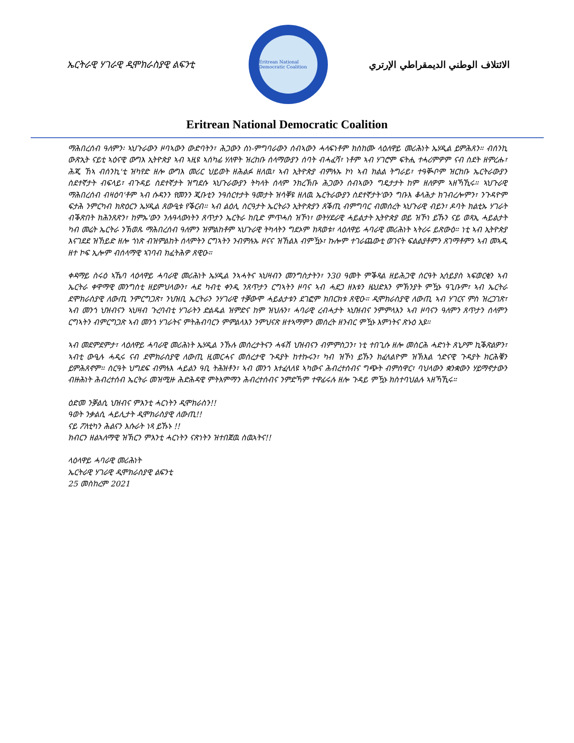ኤርትራዊ ሃገራዊ ዲሞክራስያዊ ልፍንቲ
Eritrean National Democratic Coalition
الائتلاف الوطني الديمقراطي الإرتري
Eritrean National Democratic Coalition
ማሕበረሰብ ዓለምን፡ ኣህጉራውን ዞባኣውን ውድባትን፣ ሕጋውን ስነ-ምግባራውን ሰብኣውን ሓላፍነቶም ክስከሙ ላዕለዋይ መሪሕነት ኤሃዲል ይምሕጸን። ብሰንኪ ውጽኢት ናይቲ ኣዕናዊ ውግእ ኢትዮጵያ ኣብ ኣዚዩ ኣሰካፊ ሃለዋት ዝረከቡ ሰላማውያን ሰባት ብሓፈሻ፣ ነቶም ኣብ ሃገሮም ፍትሒ ተሓሪምዎም ናብ ስደት ዘምረሑ፣ ሕጂ ኸኣ ብሰንኪ'ቲ ዝካየድ ዘሎ ውግእ መሪር ህይወት ዘሕልፉ ዘለዉ፣ ኣብ ኢትዮጵያ ብምሉኡ ኮነ ኣብ ክልል ትግራይ፣ ተዓቚቦም ዝርከቡ ኤርትራውያን ስደተኛታት ብፍላይ፣ ብጉዳይ ስደተኛታት ዝግደሱ ኣህጉራውያን ትካላት ሰላም ንክረኽቡ ሕጋውን ሰብኣውን ግዴታታት ከም ዘለዎም ኣዘኻኺሩ። ኣህጉራዊ ማሕበረሰብ ብዛዕባ'ቶም ኣብ ሱዳንን የመንን ጂቡቲን ንዓሰርተታት ዓመታት ዝሳቐዩ ዘለዉ ኤርትራውያን ስደተኛታት'ውን ግቡእ ቆላሕታ ክገብረሎምን፣ ንጉዳዮም ፍታሕ ንምርካብ ክጽዕርን ኤሃዲል ጸውዒቱ የቕርብ። ኣብ ልዕሊ ስርዓታት ኤርትራን ኢትዮጵያን ጸቕጢ ብምግባር ብመሰረት ኣህጉራዊ ብይን፣ ዶባት ክልቲኡ ሃገራት ብቕጽበት ክሕንጸጽን፣ ከምኡ'ውን ንሉዓላውነትን ጸጥታን ኤርትራ ከቢድ ምጥሓስ ዝኾነ፣ ወትሃደራዊ ሓይልታት ኢትዮጵያ ወይ ዝኾነ ይኹን ናይ ወጻኢ ሓይልታት ካብ መሬት ኤርትራ ንኽወጹ ማሕበረሰብ ዓለምን ዝምልከቶም ኣህጉራዊ ትካላትን ግደኦም ክጻወቱ፣ ላዕለዋይ ሓባራዊ መሪሕነት ኣትሪሩ ይጽውዕ። ነቲ ኣብ ኢትዮጵያ እናገደደ ዝኸይድ ዘሎ ጎነጽ ብዝምልከት ሰላምትን ርግኣትን ንብምሉኡ ዞናና ዝኸልእ ብምዃኑ፣ ኩሎም ተገራጨውቲ ወገናት ፍልልያቶምን ጸገማቶምን ኣብ መኣዲ ዘተ ኮፍ ኢሎም ብሰላማዊ ኣገባብ ክፈትሕዎ ጸዊዑ።
ቀዳማይ ስሩዕ ኣኼባ ላዕላዋይ ሓባራዊ መሪሕነት ኤሃዲል ንኣሓትና ኣህዛብን መንግስታትን፣ ን30 ዓመት ምቕጻል ዘይሕጋዊ ስርዓት ኢሳይያስ ኣፍወርቂን ኣብ ኤርትራ ቀዋማዊ መንግስቲ ዘይምህላውን፣ ሓደ ካብቲ ቀንዲ ንጸጥታን ርግኣትን ዞባና ኣብ ሓደጋ ዘእቱን ዜህድእን ምኽንያት ምዃኑ ዓጊቡም፣ ኣብ ኤርትራ ደሞክራስያዊ ለውጢ ንምርግጋጽ፣ ንህዝቢ ኤርትራን ንሃገራዊ ተቓውሞ ሓይልታቱን ደገፎም ክበርክቱ ጸዊዑ። ዲሞክራስያዊ ለውጢ ኣብ ሃገርና ምስ ዝረጋገጽ፣ ኣብ መንጎ ህዝብናን ኣህዛብ ጉረባብቲ ሃገራትን ድልዱል ዝምድና ከም ዝህሉን፣ ሓባራዊ ረብሓታት ኣህዝብና ንምምላእን ኣብ ዞባናን ዓለምን ጸጥታን ሰላምን ርግኣትን ብምርግጋጽ ኣብ መንጎ ሃገራትና ምትሕብባርን ምምልላእን ንምህናጽ ዘተኣማምን መሰረት ዘንብር ምዃኑ እምነትና ጽኑዕ ኢዩ።
ኣብ መደምደምታ፣ ላዕለዋይ ሓባራዊ መሪሕነት ኤሃዲል ንኹሉ መሰረታትናን ሓፋሽ ህዝብናን ብምምስጋን፣ ነቲ ተበጊሱ ዘሎ መስርሕ ሓድነት ጸኒዖም ኪቕጽልዎን፣ ኣብቲ ውዒሉ ሓዲሩ ናብ ደሞክራስያዊ ለውጢ ዚመርሓና መሰረታዊ ጉዳያት ከተኩሩን፣ ካብ ዝኾነ ይኹን ክፈላልዮም ዝኽእል ጎድናዊ ጉዳያት ክርሕቑን ይምሕጸኖም። ስርዓት ህግደፍ ብምሉእ ሓይልን ዓቢ ትሕዝቶን፣ ኣብ መንጎ እተፈላለዩ ኣካውና ሕብረተሰብና ግጭት ብምስዋር፣ ባህላውን ቋንቋውን ሃይማኖታውን ብዙሕነት ሕብረተሰብ ኤርትራ መዝሚዙ ሕድሕዳዊ ምትእምማን ሕብረተሰብና ንምድኻም ተዋፊሩሉ ዘሎ ጉዳይ ምዃኑ ክስተባህልሉ ኣዘኻኺሩ።
ዕድመ ንቓልሲ ህዝብና ምእንቲ ሓርነትን ዲሞክራስን!!
ዓወት ንቃልሲ ሓይሊታት ዲሞክራስያዊ ለውጢ!!
ናይ ፖለቲካን ሕልናን እሱራት ነጻ ይኹኑ !!
ክብርን ዘልኣለማዊ ዝኽርን ምእንቲ ሓርነትን ናጽነትን ዝተበጀዉ ስዉኣትና!!
ላዕላዋይ ሓባራዊ መሪሕነት
ኤርትራዊ ሃገራዊ ዲሞክራስያዊ ልፍንቲ
25 መስከረም 2021